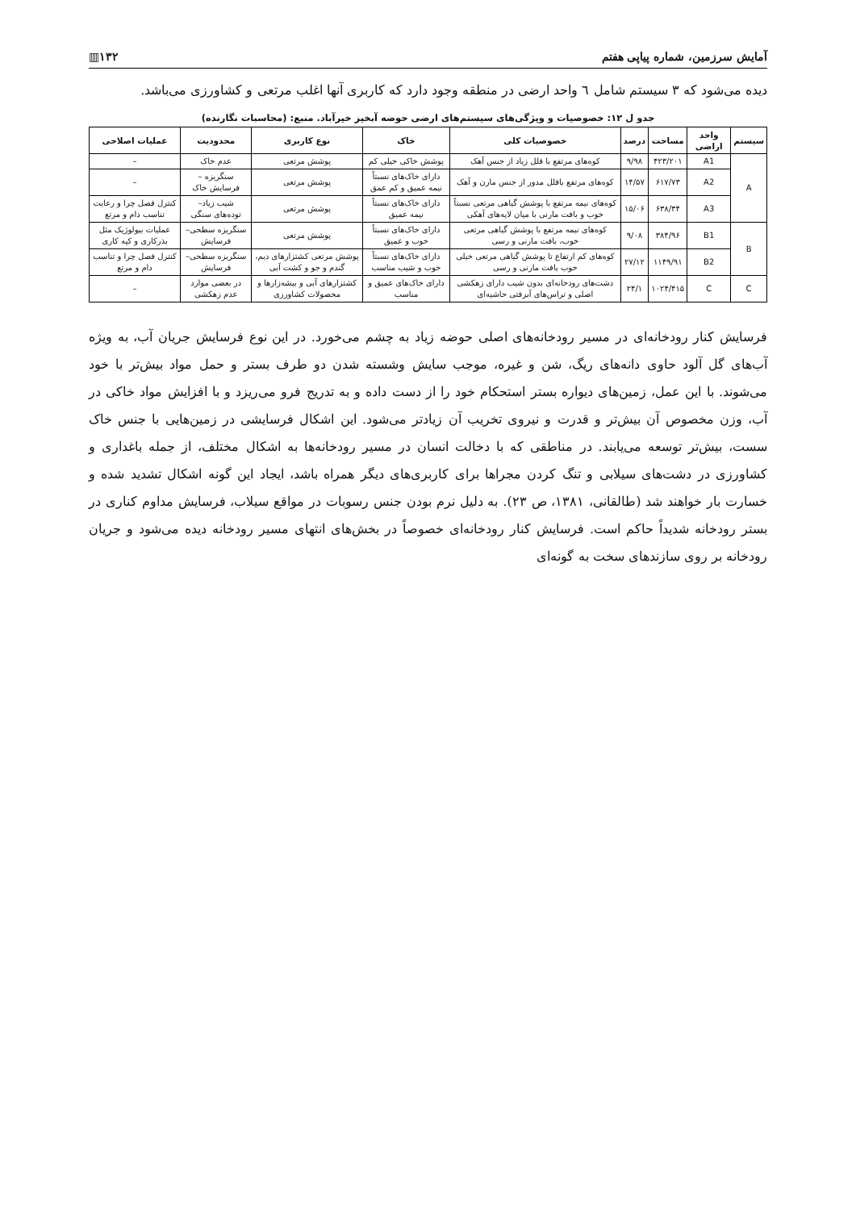آمایش سرزمین، شماره پیاپی هفتم ▥۱۳۲
دیده می‌شود که ۳ سیستم شامل ٦ واحد ارضی در منطقه وجود دارد که کاربری آنها اغلب مرتعی و کشاورزی می‌باشد.
جدو ل ۱۲: خصوصیات و ویژگی‌های سیستم‌های ارضی حوضه آبخیز خیرآباد. منبع: (محاسبات نگارنده)
| سیستم | واحد اراضی | مساحت | درصد | خصوصیات کلی | خاک | نوع کاربری | محدودیت | عملیات اصلاحی |
| --- | --- | --- | --- | --- | --- | --- | --- | --- |
| A | A1 | ۴۲۳/۲۰۱ | ۹/۹۸ | کوه‌های مرتفع با قلل زیاد از جنس آهک | پوشش خاکی خیلی کم | پوشش مرتعی | عدم خاک | – |
| | A2 | ۶۱۷/۷۳ | ۱۴/۵۷ | کوه‌های مرتفع باقلل مدور از جنس مارن و آهک | دارای خاک‌های نسبتاً نیمه عمیق و کم عمق | پوشش مرتعی | سنگریزه – فرسایش خاک | – |
| | A3 | ۶۳۸/۳۴ | ۱۵/۰۶ | کوه‌های نیمه مرتفع با پوشش گیاهی مرتعی نسبتاً خوب و بافت مارنی با میان لایه‌های آهکی | دارای خاک‌های نسبتاً نیمه عمیق | پوشش مرتعی | شیب زیاد– توده‌های سنگی | کنترل فصل چرا و رعایت تناسب دام و مرتع |
| B | B1 | ۳۸۴/۹۶ | ۹/۰۸ | کوه‌های نیمه مرتفع با پوشش گیاهی مرتعی خوب، بافت مارنی و رسی | دارای خاک‌های نسبتاً خوب و عمیق | پوشش مرتعی | سنگریزه سطحی– فرسایش | عملیات بیولوژیک مثل بذرکاری و کپه کاری |
| | B2 | ۱۱۴۹/۹۱ | ۲۷/۱۲ | کوه‌های کم ارتفاع تا پوشش گیاهی مرتعی خیلی خوب بافت مارنی و رسی | دارای خاک‌های نسبتاً خوب و شیب مناسب | پوشش مرتعی کشتزارهای دیم، گندم و جو و کشت آبی | سنگریزه سطحی– فرسایش | کنترل فصل چرا و تناسب دام و مرتع |
| C | C | ۱۰۲۴/۴۱۵ | ۲۴/۱ | دشت‌های رودخانه‌ای بدون شیب دارای زهکشی اصلی و تراس‌های آبرفتی حاشیه‌ای | دارای خاک‌های عمیق و مناسب | کشتزارهای آبی و بیشه‌زارها و محصولات کشاورزی | در بعضی موارد عدم زهکشی | – |
فرسایش کنار رودخانه‌ای در مسیر رودخانه‌های اصلی حوضه زیاد به چشم می‌خورد. در این نوع فرسایش جریان آب، به ویژه آب‌های گل آلود حاوی دانه‌های ریگ، شن و غیره، موجب سایش وشسته شدن دو طرف بستر و حمل مواد بیش‌تر با خود می‌شوند. با این عمل، زمین‌های دیواره بستر استحکام خود را از دست داده و به تدریج فرو می‌ریزد و با افزایش مواد خاکی در آب، وزن مخصوص آن بیش‌تر و قدرت و نیروی تخریب آن زیادتر می‌شود. این اشکال فرسایشی در زمین‌هایی با جنس خاک سست، بیش‌تر توسعه می‌یابند. در مناطقی که با دخالت انسان در مسیر رودخانه‌ها به اشکال مختلف، از جمله باغداری و کشاورزی در دشت‌های سیلابی و تنگ کردن مجراها برای کاربری‌های دیگر همراه باشد، ایجاد این گونه اشکال تشدید شده و خسارت بار خواهند شد (طالقانی، ۱۳۸۱، ص ۲۳). به دلیل نرم بودن جنس رسوبات در مواقع سیلاب، فرسایش مداوم کناری در بستر رودخانه شدیداً حاکم است. فرسایش کنار رودخانه‌ای خصوصاً در بخش‌های انتهای مسیر رودخانه دیده می‌شود و جریان رودخانه بر روی سازندهای سخت به گونه‌ای